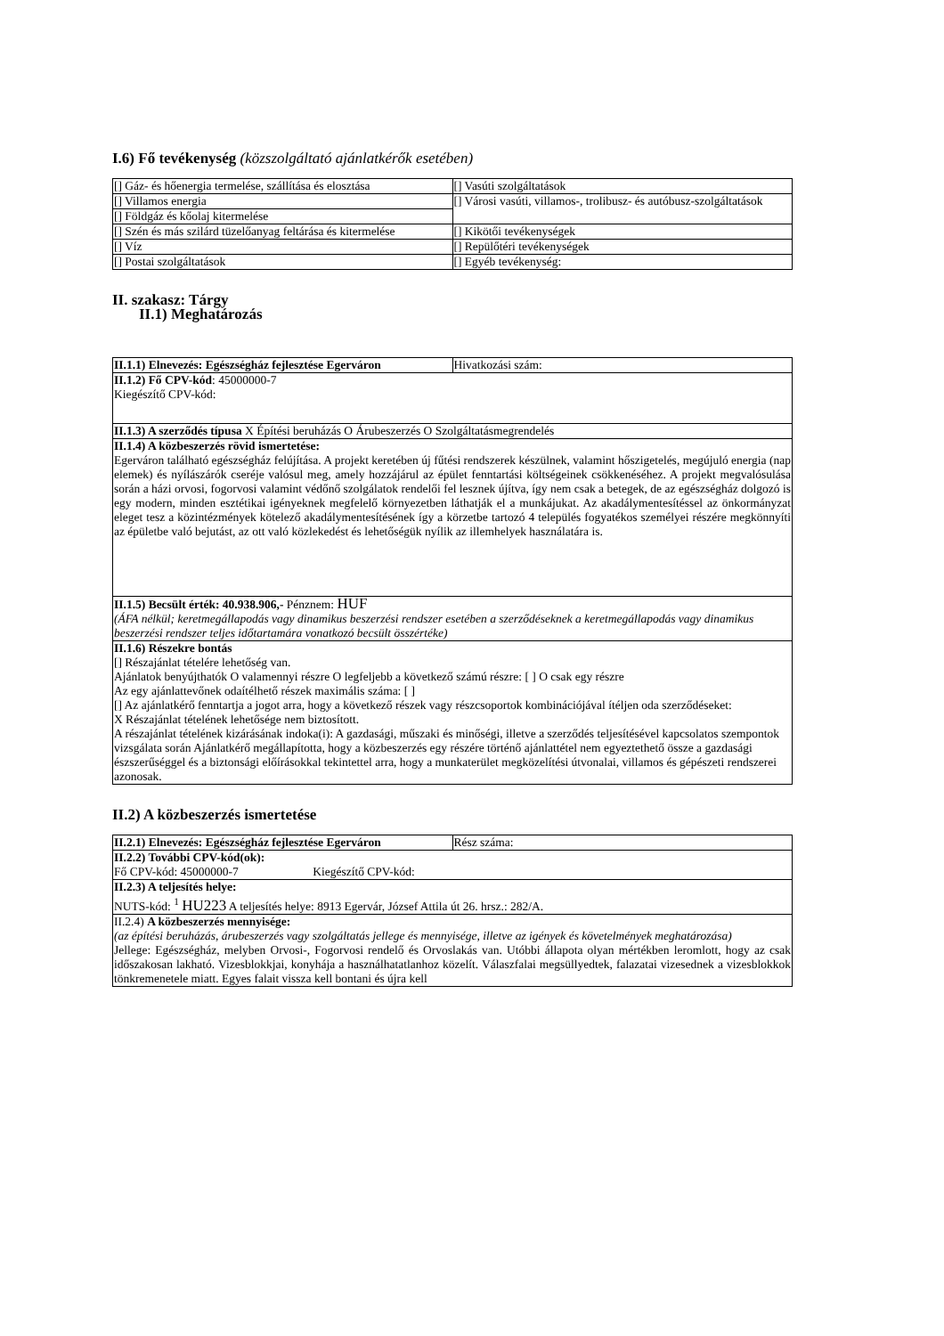I.6) Fő tevékenység (közszolgáltató ajánlatkérők esetében)
| [] Gáz- és hőenergia termelése, szállítása és elosztása | [] Vasúti szolgáltatások |
| [] Villamos energia | [] Városi vasúti, villamos-, trolibusz- és autóbusz-szolgáltatások |
| [] Földgáz és kőolaj kitermelése | |
| [] Szén és más szilárd tüzelőanyag feltárása és kitermelése | [] Kikötői tevékenységek |
| [] Víz | [] Repülőtéri tevékenységek |
| [] Postai szolgáltatások | [] Egyéb tevékenység: |
II. szakasz: Tárgy
II.1) Meghatározás
| II.1.1) Elnevezés: Egészségház fejlesztése Egerváron | Hivatkozási szám: |
| II.1.2) Fő CPV-kód : 45000000-7 Kiegészítő CPV-kód: | |
| II.1.3) A szerződés típusa X Építési beruházás O Árubeszerzés O Szolgáltatásmegrendelés | |
| II.1.4) A közbeszerzés rövid ismertetése: Egerváron található egészségház felújítása. A projekt keretében új fűtési rendszerek készülnek, valamint hőszigetelés, megújuló energia (nap elemek) és nyílászárók cseréje valósul meg, amely hozzájárul az épület fenntartási költségeinek csökkenéséhez. A projekt megvalósulása során a házi orvosi, fogorvosi valamint védőnő szolgálatok rendelői fel lesznek újítva, így nem csak a betegek, de az egészségház dolgozó is egy modern, minden esztétikai igényeknek megfelelő környezetben láthatják el a munkájukat. Az akadálymentesítéssel az önkormányzat eleget tesz a közintézmények kötelező akadálymentesítésének így a körzetbe tartozó 4 település fogyatékos személyei részére megkönnyíti az épületbe való bejutást, az ott való közlekedést és lehetőségük nyílik az illemhelyek használatára is. | |
| II.1.5) Becsült érték: 40.938.906,- Pénznem: HUF (ÁFA nélkül; keretmegállapodás vagy dinamikus beszerzési rendszer esetében a szerződéseknek a keretmegállapodás vagy dinamikus beszerzési rendszer teljes időtartamára vonatkozó becsült összértéke) | |
| II.1.6) Részekre bontás [] Részajánlat tételére lehetőség van. Ajánlatok benyújthatók O valamennyi részre O legfeljebb a következő számú részre: [ ] O csak egy részre Az egy ajánlattevőnek odaítélhető részek maximális száma: [ ] [] Az ajánlatkérő fenntartja a jogot arra, hogy a következő részek vagy részcsoportok kombinációjával ítéljen oda szerződéseket: X Részajánlat tételének lehetősége nem biztosított. A részajánlat tételének kizárásának indoka(i): A gazdasági, műszaki és minőségi, illetve a szerződés teljesítésével kapcsolatos szempontok vizsgálata során Ajánlatkérő megállapította, hogy a közbeszerzés egy részére történő ajánlattétel nem egyeztethető össze a gazdasági észszerűséggel és a biztonsági előírásokkal tekintettel arra, hogy a munkaterület megközelítési útvonalai, villamos és gépészeti rendszerei azonosak. | |
II.2) A közbeszerzés ismertetése
| II.2.1) Elnevezés: Egészségház fejlesztése Egerváron | Rész száma: |
| II.2.2) További CPV-kód(ok): Fő CPV-kód: 45000000-7 Kiegészítő CPV-kód: | |
| II.2.3) A teljesítés helye: NUTS-kód: <sup>1</sup> HU223 A teljesítés helye: 8913 Egervár, József Attila út 26. hrsz.: 282/A. | |
| II.2.4) A közbeszerzés mennyisége: (az építési beruházás, árubeszerzés vagy szolgáltatás jellege és mennyisége, illetve az igények és követelmények meghatározása) Jellege: Egészségház, melyben Orvosi-, Fogorvosi rendelő és Orvoslakás van. Utóbbi állapota olyan mértékben leromlott, hogy az csak időszakosan lakható. Vizesblokkjai, konyhája a használhatatlanhoz közelít. Válaszfalai megsüllyedtek, falazatai vizesednek a vizesblokkok tönkremenetele miatt. Egyes falait vissza kell bontani és újra kell | |